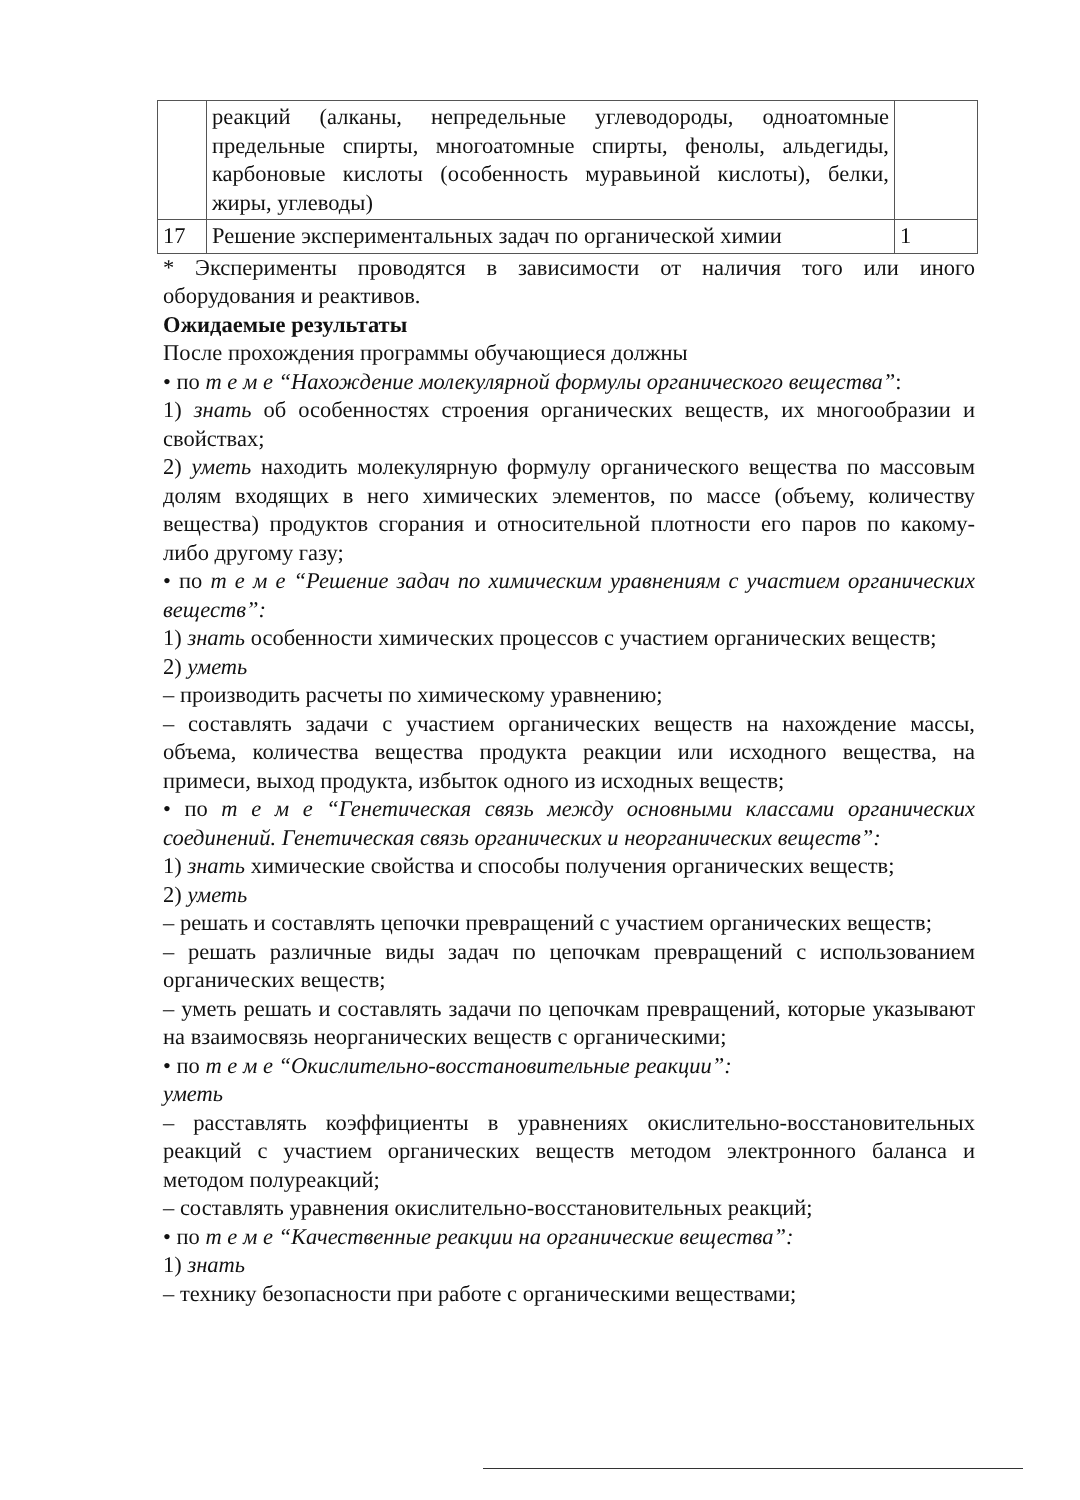| | реакций (алканы, непредельные углеводороды, одноатомные предельные спирты, многоатомные спирты, фенолы, альдегиды, карбоновые кислоты (особенность муравьиной кислоты), белки, жиры, углеводы) | |
| 17 | Решение экспериментальных задач по органической химии | 1 |
* Эксперименты проводятся в зависимости от наличия того или иного оборудования и реактивов.
Ожидаемые результаты
После прохождения программы обучающиеся должны
• по т е м е “Нахождение молекулярной формулы органического вещества”:
1) знать об особенностях строения органических веществ, их многообразии и свойствах;
2) уметь находить молекулярную формулу органического вещества по массовым долям входящих в него химических элементов, по массе (объему, количеству вещества) продуктов сгорания и относительной плотности его паров по какому-либо другому газу;
• по т е м е “Решение задач по химическим уравнениям с участием органических веществ”:
1) знать особенности химических процессов с участием органических веществ;
2) уметь
– производить расчеты по химическому уравнению;
– составлять задачи с участием органических веществ на нахождение массы, объема, количества вещества продукта реакции или исходного вещества, на примеси, выход продукта, избыток одного из исходных веществ;
• по т е м е “Генетическая связь между основными классами органических соединений. Генетическая связь органических и неорганических веществ”:
1) знать химические свойства и способы получения органических веществ;
2) уметь
– решать и составлять цепочки превращений с участием органических веществ;
– решать различные виды задач по цепочкам превращений с использованием органических веществ;
– уметь решать и составлять задачи по цепочкам превращений, которые указывают на взаимосвязь неорганических веществ с органическими;
• по т е м е “Окислительно-восстановительные реакции”:
уметь
– расставлять коэффициенты в уравнениях окислительно-восстановительных реакций с участием органических веществ методом электронного баланса и методом полуреакций;
– составлять уравнения окислительно-восстановительных реакций;
• по т е м е “Качественные реакции на органические вещества”:
1) знать
– технику безопасности при работе с органическими веществами;